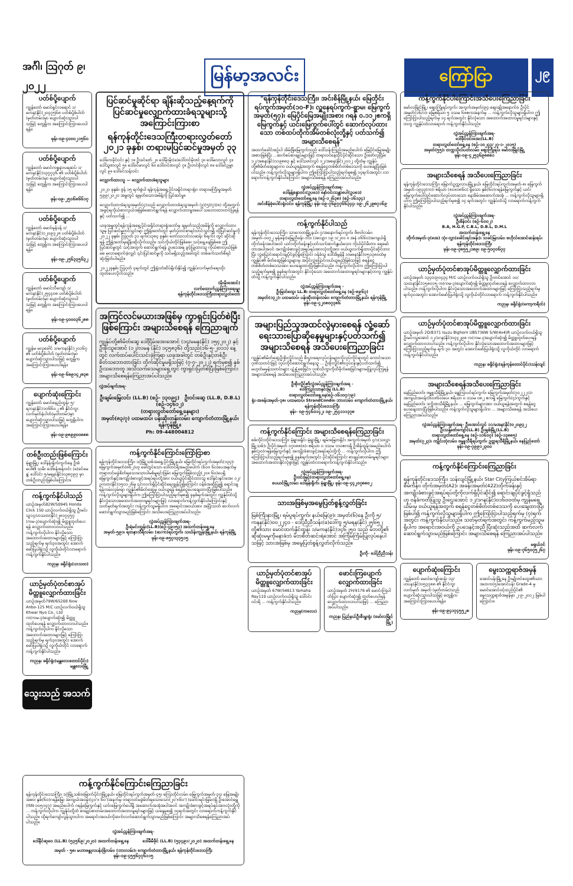အင်္ဂါ၊ ဩဂုတ် ၉၊ ၂၀၂၂
မြန်မာ့အလင်း
ကြော်ငြာ
၂၉
ပတ်စ်ပို့ပျောက်
ကျွန်တော် မောင်ရှင်လရောင် ၁/မကန(နိုင်)၂၀၄၇၅၆၈ ပတ်စ်ပို့စ်ပါတ် (မှတ်တမ်း)မှာ ပျောက်ဆုံးသွားပါသဖြင့် တွေ့ရှိက အကြောင်းကြားပေးပါရန်။
ဖုန်း-၀၉-၄၀၀၀၂၁၅၆၀
ပတ်စ်ပို့ပျောက်
ကျွန်တော် မောင်ကစ္စနားပရဆပ် ၁/မကန(နိုင်)၁၃၇၇၃၆ ၏ ပတ်စ်ပို့စ်ပါတ် (မှတ်တမ်း)မှာ ပျောက်ဆုံးသွားပါသဖြင့် တွေ့ရှိက အကြောင်းကြားပေးပါရန်။
ဖုန်း-၀၉-၂၅၀၆၈၆၆၁၇
ပတ်စ်ပို့ပျောက်
ကျွန်တော် မောင်မုန်ဒန် ၁/မကန(နိုင်)၁၂၀၉၃၂၈ ပတ်စ်ပို့စ်ပါတ် (မှတ်တမ်း)မှာ ပျောက်ဆုံးသွားပါသဖြင့် တွေ့ရှိက အကြောင်းကြားပေးပါရန်။
ဖုန်း-၀၉-၂၅၆၃၃၅၆၃၂
ပတ်စ်ပို့ပျောက်
ကျွန်တော် မောင်ဘီကျော် ၁/မကန(နိုင်)၂၅၄၄၀၈ ပတ်စ်ပို့စ်ပါတ် (မှတ်တမ်း)မှာ ပျောက်ဆုံးသွားပါသဖြင့် တွေ့ရှိက အကြောင်းကြားပေးပါရန်။
ဖုန်း-၀၉-၄၀၀၀၃၆၂၈၈
ပတ်စ်ပို့ပျောက်
ကျွန်မ မလှခေါင် ၁/မကန(နိုင်)၂၀၁၆၇ ၏ ပတ်စ်ပို့စ်ပါတ် (မှတ်တမ်း)မှာ ပျောက်ဆုံးသွားပါသဖြင့် တွေ့ရှိက အကြောင်းကြားပေးပါရန်။
ဖုန်း-၀၉-၆၈၉၁၄၂၈၃၈
ပျောက်ဆုံးကြောင်း
ကျွန်တော် မောင်စနည်ထွန်း ၅/ရဘန(နိုင်)၁၀၆၆၀၂ ၏ နိုင်ငံကူးလက်မှတ်နံပါတ်(မှတ်တမ်း)မှာ ပျောက်ဆုံးသွားပါသဖြင့် တွေ့ရှိပါက အကြောင်းကြားပေးပါရန်။
ဖုန်း-၀၉-၉၈၉၉၀၀၈၈၈
တစ်ဦးတည်းဖြစ်ကြောင်း
မုံရွာမြို့၊ ဒေါ်နန်းရိုက်ကွက်နေ ဦးစံပေါ်၏ သမီး ဒေါ်စန်းစန်းဝင်း (ခ)ခင်မေနွဲ့ ဒေါ်ဝင်း ၅/မရန(နိုင်)၀၃၈၇၉၇ မှာ တစ်ဦးတည်းဖြစ်ပါကြောင်း။
ကန့်ကွက်နိုင်ပါသည်
ယာဉ်အမှတ်82W/50945 Honda Click 150 ယာဉ်လက်ဝယ်ရှိသူ ဦးမင်းသူ၁၄/ဟသတ(နိုင်)၂၈၁၇၄၅၇ (ကမ-၃)ပျောက်ဆုံး၍ မိတ္တူထုတ်ပေးရန် လျှောက်ထားလာပါသည်။ ကန့်ကွက်လိုပါက နိုင်လိုသောအထောက်အထားများဖြင့် ကြော်ငြာသည့်ရက်မှ ရက်၃၀အတွင်း အောက်ဖော်ပြပါရုံးသို့ လူကိုယ်တိုင်လာရောက်ကန့်ကွက်နိုင်ပါသည်။
ကညန၊ ခရိုင်ရုံး(ဟသတ)
ယာဉ်မှတ်ပုံတင်စာအုပ် မိတ္တူလျှောက်ထားခြင်း
ယာဉ်အမှတ်79W/65208 New Anbo-125 M/C ယာဉ်လက်ဝယ်ရှိသူ Khwar Nyo Co., Ltd က(ကမ-၃)ပျောက်ဆုံး၍ မိတ္တူထုတ်ပေးရန် လျှောက်ထားလာပါသည်။ ကန့်ကွက်လိုပါက နိုင်လိုသောအထောက်အထားများဖြင့် ကြော်ငြာသည့်ရက်မှ ရက်၃၀အတွင်း အောက်ဖော်ပြပါရုံးသို့ လူကိုယ်တိုင် လာရောက်ကန့်ကွက်နိုင်ပါသည်။
ကညန၊ ခရိုင်ရုံး(မန္တလေးတောင်ပိုင်း) မန္တလေးမြို့
သွေးသည် အသက်
ပြင်ဆင်မှုဆိုင်ရာ ချိန်းဆိုသည့်နေ့ရက်ကို ပြင်ဆင်မှုလျှောက်ထားခံရသူများသို့ အကြောင်းကြားစာ
ရန်ကုန်တိုင်းဒေသကြီးတရားလွှတ်တော် ၂၀၂၁ ခုနှစ်၊ တရားမပြင်ဆင်မှုအမှတ် ၃၃
ဒေါ်ကေခိုင်ဝင်း နှင့် ၁။ ဦးခင်ဇော် ၂။ ဒေါ်မိုးမိုး(ခ)ဒေါ်တင်မိုးဇင် ၃။ ဒေါ်မလာလွင် ၄။ ဒေါ်သူဇာလွင် ၅။ ဒေါ်ခင်မာလွင် ၆။ ဒေါ်တင်ဇာလွင် ၇။ ဦးတင်စိုးလွင် ၈။ ဒေါ်ခင်ဥမ္မာလွင် ၉။ ဒေါ်ခင်သန်းဝင်း
လျှောက်ထားသူ — လျှောက်ထားခံရသူများ
၂၀၂၁ ခုနှစ်၊ ဇွန် ၁၅ ရက်စွဲပါ ရန်ကုန်အရှေ့ပိုင်းခရိုင်တရားရုံး၊ တရားမကြီးမှုအမှတ် ၅၉၉/၂၀၂၀ အမှုတွင် ချမှတ်သောအမိန့်ကို ပြင်ဆင်မှု။
လျှောက်ထားခံရသူအမှတ်(၄)သည် လျှောက်ထားခံရသူအမှတ် (၃)(၅)(၇)(၈) တို့အတွက် အခွင့်ရကိုယ်စားလှယ်အဖြစ်ဆောင်ရွက်ရန် လျှောက်ထားမှုအပေါ် သဘောထားတင်ပြရန်နှင့် ပတ်သက်၍ ...
ယခုအမှုတွင်ရန်ကုန်အရှေ့ပိုင်းခရိုင်တရားရုံးတော်မှ ချမှတ်သည့်အမိန့်ကို လျှောက်ထားသူမှ ပြင်ဆင်မှုတင်သွင်းရာ ဤရုံးတော်တွင် မှတ်ပုံတင်စာရင်းတင်သွင်း၍ ထိုပြင်ဆင်မှုကို ၂၀၂၂ ခုနှစ်၊ ဩဂုတ် ၃၁ ရက်(၁၃၈၄ ခုနှစ်၊ တော်သလင်းလဆန်း ၆ရက်) တွင် ဆိုင်ဆိုရန် ဤရုံးတော်မှချိန်းဆိုလိုက်သည်။ သင်ကိုယ်တိုင်ဖြစ်စေ၊ သင့်ရှေ့နေဖြစ်စေ ဤပြင်ဆင်မှုတွင် သင့်အတွက် ဆောင်ရွက်ရန် ဥပဒေအရ ခွင့်ပြုထားသူ ကိုယ်စားလှယ်ဖြစ်စေ မလာရောက်ခဲ့လျှင် ၎င်းပြင်ဆင်မှုကို သင်မရှိသည့်အခါတွင် တစ်ဖက်သတ်စီရင်ဆုံးဖြတ်ပါမည်။
၂၀၂၂ခုနှစ်၊ ဩဂုတ် ၄ရက်တွင် ဤရုံးတံဆိပ်ရိုက်နှိပ်၍ ကျွန်ုပ်လက်မှတ်ရေးထိုး ထုတ်ပေးလိုက်သည်။
(မိုးမိုးအောင်)
လက်ထောက်ညွှန်ကြားရေးမှူး
ရန်ကုန်တိုင်းဒေသကြီးတရားလွှတ်တော်
အကြင်လင်မယားအဖြစ်မှ ကွာရှင်းပြတ်စဲပြီးဖြစ်ကြောင်း အများသိစေရန် ကြေညာချက်
ကျွန်ုပ်တို့၏မိတ်ဆွေ ဒေါ်ငြိမ်းအေးအောင် (၁၄/မမန(နိုင်) ၁၅၄၂၀၂) နှင့် ဦးစိုးသူအောင် (၁၂/လမန (နိုင်) ၁၄၅၈၃၆) တို့သည်(၁၆-၅-၂၀၁၁) နေ့တွင် လက်ထပ်ပေါင်းသင်းခဲ့ကြရာ ယခုအခါတွင် တစ်ဦးနှင့်တစ်ဦး စိတ်သဘောထားခြင်း တိုက်ဆိုင်မှုမရှိသဖြင့် (၇-၇-၂၀၂၂) ရက်မှစ၍ နှစ်ဦးသဘောတူ အသိသက်သေများရှေ့တွင် ကွာရှင်းပြတ်စဲပြီးဖြစ်ကြောင်း အများသိစေရန်ကြေညာအပ်ပါသည်။
လွှဲအပ်ချက်အရ-
ဦးချမ်းမြေ့လင်း (LL.B) (စဉ်- ၁၃၀၉၄) ဦးဝင်းဆွေ (LL.B, D.B.L) (စဉ်-၁၄၆၁၂)
(တရားလွှတ်တော်ရှေ့နေများ)
အမှတ်(၈၃/၇) ပထမထပ်၊ ပန်းဆိုးတန်းလမ်း၊ ကျောက်တံတားမြို့နယ်၊ ရန်ကုန်မြို့။
Ph: 09-448004812
ကန့်ကွက်နိုင်ကြောင်းကြော်ငြာစာ
ရန်ကုန်တိုင်းဒေသကြီး၊ ဒဂုံမြို့သစ်အရှေ့ပိုင်းမြို့နယ်၊ မြေတိုင်းရပ်ကွက်အမှတ်(၁၃၄)၊ မြေကွက်အမှတ်(၈၆၂)ဟု ခေါ်တွင်သော ဒေါ်တင်ရီအမည်ပေါက် (၆၀x ၆၀)ပေအနက်မှ တရားဝင်မခွဲစိတ်ရသေးသောပါမစ်မှုရင်းခြမ်း မြေကွက်ဖြစ်သည့်(၂၀x ၆၀)ပေရှိ မြေကွက်နှင့်အကျိုးခံစားခွင့်အရပ်ရပ်တို့အား ဝယ်ယူပိုင်ဆိုင်ထားသူ ဒေါ်နှင်းနှင်းအေး ၁၂/ဥကတ(နိုင်)၁၅၀၁၂၆မှ ၎င်းလက်ရှိပိုင်ဆိုင်ရေးချွန်ပို၍ကြောင်း ဝန်ခံအဆိုပြု၍ ရောင်းချရန်ကမ်းလှမ်းရာ ကျွန်ုပ်၏မိတ်ဆွေမှ ဝယ်ယူရန် စရန်ငွေပေးချေထားပြီးဖြစ်ပါသည်။ ကန့်ကွက်လိုသူများရှိပါက ဤကြော်ငြာပါသည့်ရက်မှစ၍ ခုနစ်ရက်အတွင်း ကျွန်ုပ်ထံသို့ နိုင်လုံသောအထောက်အထားမူရင်းများဖြင့် လာရောက်ကန့်ကွက်နိုင်ပါကြောင်းနှင့် သတ်မှတ်ရက်အတွင်း ကန့်ကွက်သူမရှိပါက အရောင်းအဝယ်အား အပြီးသတ် ဆက်လက်ဆောင်ရွက်သွားမည်ဖြစ်ကြောင်း အသိပေးကြေညာအပ်ပါသည်။
လွှဲအပ်ညွှန်ကြားချက်အရ-
ဦးရဲမင်းထွန်း(LL.B)(စဉ်-၄၉၁၅၃) အထက်တန်းရှေ့နေ
အမှတ်-၅၉၁၊ ရတနာသီရိလမ်း၊ (ဆ/က)ရပ်ကွက်၊ သင်္ဃန်းကျွန်းမြို့နယ်၊ ရန်ကုန်မြို့
ဖုန်း-၀၉-၈၅၇၁၃၃၅၁၅
"ရန်ကုန်တိုင်းဒေသကြီး၊ အင်းစိန်မြို့နယ်၊ မြေတိုင်းရပ်ကွက်အမှတ်(၁၀-F)၊ လှူနေရပ်ကွက်-ရွာမ၊ မြေကွက်အမှတ်(၅၇)၊ မြေပိုင်မြေအမျိုးအစား ဂရန် ၀.၁၁၂ဧကရှိ မြေကွက်နှင့် ယင်းမြေကွက်ပေါ်တွင် ဆောက်လုပ်ထားသော တစ်ထပ်တိုက်အိမ်တစ်လုံးတို့နှင့် ပတ်သက်၍ အများသိစေရန်"
အထက်ခေါင်းစဉ်ပါ အိမ်ခြံမြေကွက်သည် ဒေါ်သန်းကြည်အမည်ပေါက် မြေပိုင်မြေအမျိုးအစားဖြစ်ပြီး ...ဆက်စပ်စာချုပ်များဖြင့် တရားဝင်နေထိုင်ပိုင်ဆိုင်သော ဦးဇော်လှငြိမ်း ၁၂/အစန(နိုင်)၁၁၉၈၈၃ နှင့် ဒေါ်သဇင်လွင် ၁၂/အစန(နိုင်)၂၀၁၂ တို့ထံမှ ကျွန်ုပ်တို့၏မိတ်ဆွေများက ဝယ်ယူရန်အတွက် စရန်ငွေတစ်စိတ်တစ်ဒေသကို ပေးချေပြီးဖြစ်ပါသည်။ ကန့်ကွက်လိုသူများရှိပါက ဤကြော်ငြာပါသည့်ရက်မှစ၍ ၁၄ရက်အတွင်း လာရောက်ကန့်ကွက်နိုင်ပါကြောင်း အများသိစေရန် ကြေညာအပ်ပါသည်။
လွှဲအပ်ညွှန်ကြားချက်အရ-
ဒေါ်နန့်စန္ဒာဝင်း(ဥပဒေ) နော်ဝင်းသန္တာပေါ(ဥပဒေ)
တရားလွှတ်တော်ရှေ့နေ (စဉ်-၁၂၆၃၈) (စဉ်-၁၆၁၃၄)
အင်းစိန်ခုံပေါင်းရုံးဝင်း၊ ရန်ကုန်မြို့၊ ဖုန်း-၀၉-၇၆၉၇၇၆၆၃၄၄၊ ၀၉-၂၆၂၉၈၇၁၆၉
ကန့်ကွက်နိုင်ပါသည်
ရန်ကုန်တိုင်းဒေသကြီး၊ သာကေတမြို့နယ်၊ ၇/အနောက်ရပ်ကွက်၊ ဇီဇဝါလမ်း၊ အမှတ်-၁၀၇၂ မှန်ခန်း(မြေညီခန်း-ဘီ)၊ (အလျား ၁၉ ၁/၂x၀ x အနံ ၀၆၆၀)အကျယ်ရှိ တိုက်ခန်းအပါအဝင် ယင်းတိုက်ခန်းနှင့်ပတ်သက်ဆက်နွှယ်သော ကိုယ်ပိုင်မီတာ၊ ရေမော်တာအပါအဝင် အကျိုးခံစားခွင့်အရပ်ရပ်အားလုံးတို့အား ဝယ်ယူလက်ရှိထားပိုင်ဆိုင်ထားပြီး လွှဲပြောင်းရောင်းချပိုင်ခွင့်ရှိကြောင်း ဝန်ခံသူ ဒေါ်အိမွန်နီ ၁/မဗန(နိုင်)၀၅၁၃၈၀ထံမှ ကျွန်ုပ်၏ မိတ်ဆွေဖြစ်သူများမှ အပိုင်လွှဲပြောင်းဝယ်ယူမည်ဖြစ်သဖြင့် စရန်ငွေတစ်စိတ်တစ်ဒေသအား ပေးချေထားပြီးဖြစ်ပါသည်။ ကန့်ကွက်လိုပါက ဤကြော်ငြာပါသည့်ရက်မှစ၍ ခုနစ်ရက်အတွင်း နိုင်လုံသော အထောက်အထားမူရင်းများနှင့်တကွ ကျွန်ုပ်ထံသို့ ကန့်ကွက်နိုင်ပါသည်။
လွှဲအပ်ညွှန်ကြားချက်အရ -
ဦးမြတ်ထွေး LL.B၊ တရားလွှတ်တော်ရှေ့နေ (စဉ်-၈၉၆၃)
အမှတ်(၁၃၂)၊ ပထမထပ်၊ ပန်းဆိုးတန်းလမ်း၊ ကျောက်တံတားမြို့နယ်၊ ရန်ကုန်မြို့
ဖုန်း-၀၉-၄၂၀၈၀၇၃၈၆
အများပြည်သူအထင်လွဲမှားစေရန် လှုံ့ဆော်ရေးသားပြောဆိုနေမှုများနှင့်ပတ်သက်၍ အများသိစေရန် အသိပေးကြေညာခြင်း
ကျွန်ုပ်၏မိတ်ဆွေဦးစိုးလှိုင်သည် စီးပွားရေးလုပ်ငန်းများကိုလုပ်ကိုင်ရာတွင် ကောင်းသောဂုဏ်သတင်းဖြင့် လုပ်ကိုင်ဆောင်ရွက်နေသူ ... ဦးစိုးလှိုင်၏လုပ်ငန်းနှင့်ပတ်သက်၍ မဟုတ်မမှန်သတင်းများ ပျံ့နှံ့စေခြင်း၊ ဂုဏ်သိက္ခာကိုထိခိုက်စေခြင်းများမပြုလုပ်ကြရန် အများသိစေရန် အသိပေးကြေညာအပ်ပါသည်။
ဦးစိုးလှိုင်၏လွှဲအပ်ညွှန်ကြားချက်အရ -
ဒေါ်ကြည်သာနှင်းမြ (LL.B)
တရားလွှတ်တော်ရှေ့နေ(စဉ်-၁၆၁၀၇/၁၉)
ရုံး-အခန်းအမှတ်-၃၈၊ ပထမထပ်၊ StrandCondo၊ ဘားလမ်း၊ ကျောက်တံတားမြို့နယ်၊ ရန်ကုန်တိုင်းဒေသကြီး
ဖုန်း- ၀၉-၅၄၆၀၁၄၂၊ ၀၉-၂၅၄၁၁၁၃၇၈
ကန့်ကွက်နိုင်ကြောင်း အများသိစေရန်ကြေညာခြင်း
စစ်ကိုင်းတိုင်းဒေသကြီး၊ မုံရွာခရိုင်၊ မုံရွာမြို့၊ ချမ်းမြေတရိုင်၊ အကွက်အမှတ် ၄/၁(သလွှာမြို့သစ်)၊ ဦးပိုင်အမှတ် ၁၇၀၈၈(၈)၊ ဧရိယာ ၀ ဒသမ ၁၁၀ဧကရှိ ဦးစိန်ထွန်းအမည်ပေါက် နှစ်(၃၀)ဂရန်မြေကွက်နှင့် အကျိုးခံစားခွင့်အရပ်ရပ်တို့ကို ... ကန့်ကွက်လိုပါက ဤကြော်ငြာပါသည့်ရက်မှစ၍ ခုနစ်ရက်အတွင်း ပိုင်ဆိုင်ကြောင်း စာချုပ်စာတမ်းမူရင်းများ အထောက်အထားနိုင်လုံစွာဖြင့် ကျွန်ုပ်ထံလာရောက်ကန့်ကွက်နိုင်ပါသည်။
လွှဲအပ်ညွှန်ကြားချက်အရ-
ဦးဝင်းမြင့်(တရားလွှတ်တော်ရှေ့နေ)
ဗပယင်မြို့လမ်း၊ ဒေါ်နန်းရိုက်၊ မုံရွာမြို့၊ ဖုန်း-၀၉-၄၄၂၀၇၈၈၀၂
သားအဖြစ်မှအမွေပြတ်စွန့်လွှတ်ခြင်း
မြစ်ကြီးနားမြို့၊ ရမ်ပူရပ်ကွက်၊ နယ်မြေ(၉)၊ အမှတ်(၆)နေ ဦးကို ၅/ကနန(နိုင်)၀၀၂၂၄၀ - ဒေါ်ညီညီသန်း(ခ)ဒေါ်ကူ ၅/မရန(နိုင်)၂၅၆၅၂ တို့၏သား မောင်ထက်နိုင်ထွန်း ၁/မကန(နိုင်)၁၄၆၂၅၀ သည် မိဘတို့၏ ဆိုဆုံးမမှုကိုမနာခံဘဲ မိဘစိတ်ဆင်းရဲအောင် အကြိမ်ကြိမ်ပြုလုပ်နေပါသဖြင့် သားအဖြစ်မှ အမွေပြတ်စွန့်လွှတ်လိုက်သည်။
ဦးကို- ဒေါ်ညီညီသန်း
ယာဉ်မှတ်ပုံတင်စာအုပ် မိတ္တူလျှောက်ထားခြင်း
ယာဉ်အမှတ် 67W/54613 Yamaha Ray110 ယာဉ်လက်ဝယ်ရှိသူ ဒေါ်ဝင်းဝင်းရီ ... ကန့်ကွက်နိုင်ပါသည်။
ကညန(ကလေး)
ဖောင်းကြပျောက်လျှောက်ထားခြင်း
ယာဉ်အမှတ် 2H/9176 ၏ ဖောင်းကြဲပါတ်ပြား ပျောက်ဆုံး၍ ထုတ်ပေးပါရန် လျှောက်ထားလာပါသဖြင့် ... ကြေညာအပ်ပါသည်။
ကညန၊ ပြည်နယ်ဦးစီးမှူးရုံး (မော်လမြိုင်မြို့)
ကန့်ကွက်နိုင်ပါကြောင်းအသိပေးကြေညာခြင်း
မော်လမြိုင်မြို့၊ ဈေးကြိုရပ်ကွက်၊ အကွက်အမှတ်(၉၄-ဈေးချိုအနောက်)၊ ဦးပိုင်အမှတ်(၁၆/၁)၊ မြေဧရိယာ ၅ ဒသမ ၆၈ဧကအနက်မှ ... ကန့်ကွက်လိုသူများရှိပါက ဤကြော်ငြာပါသည့်ရက်မှ ၁၄ ရက်အတွင်း နိုင်လုံသော အထောက်အထား(မူရင်း)များနှင့်တကွ ကျွန်ုပ်ထံလာရောက် ကန့်ကွက်နိုင်ပါသည်။
လွှဲအပ်ညွှန်ကြားချက်အရ-
ဒေါ်ခိုင်ဝင်းအေး(LL.B)
တရားလွှတ်တော်ရှေ့နေ (စဉ်-၁၀၂၄၃/၂၇-၁-၂၀၁၅)
အမှတ်(၅၅)၊ တက္ကသိုလ်ပတ်လမ်း၊ ဈေးကြိုရပ်၊ မော်လမြိုင်မြို့
ဖုန်း-၀၉-၄၂၅၃၆၉၈၈၈၁
အများသိစေရန် အသိပေးကြေညာခြင်း
ရန်ကုန်တိုင်းဒေသကြီး၊ မြောက်ဥက္ကလာပမြို့နယ်၊ မြေတိုင်းရပ်ကွက်အမှတ်-၈၊ မြေကွက်အမှတ်-၁၉၃၃(က)၊ ဧရိယာ (၈၀x၀၈၆၀) ရှိသော နှစ်(၆၀)ဂရန်မြေကွက်နှင့် ယင်းမြေကွက်ပေါ်တွင်ဆောက်လုပ်ထားသော နေအိမ်အဆောက်အအုံ ... ကန့်ကွက်လိုသူများရှိပါက ဤကြော်ငြာပါသည့်ရက်မှစ၍ ၁၄ ရက်အတွင်း ကျွန်ုပ်ထံသို့ လာရောက်ကန့်ကွက်နိုင်ပါသည်။
လွှဲအပ်ညွှန်ကြားချက်အရ-
ဦးစိန်ဝင်း (စဉ်-၆၀၀၂)
B.A, H.G.P, C.B.L, D.B.L, D.M.L
အထက်တန်းရှေ့နေ
တိုက်အမှတ်-၃(အေ) သုံး-လွှာ(ခေါင်းရင်းခန်း)၊ သခင်မြလမ်း၊ ဗဟိုလ်အောင်ဆန်းရပ်၊ ရန်ကုန်တိုင်းဒေသကြီး
ဖုန်း-၀၉-၇၈၅၅၂၁၈၉၊ ၀၉-၅၀၇၀၆၇၇
ယာဉ်မှတ်ပုံတင်စာအုပ်မိတ္တူလျှောက်ထားခြင်း
ယာဉ်အမှတ် ၁၃၄၀/၉၀၄၃၄ M/C ယာဉ်လက်ဝယ်ရှိသူ ဦးတင်အောင် ၁၀/သထန(နိုင်)၁၅၈၀၁၅ က(ကမ-၃)ပျောက်ဆုံး၍ မိတ္တူထုတ်ပေးရန် လျှောက်ထားလာပါသည်။ ကန့်ကွက်လိုပါက နိုင်လုံသောအထောက်အထားများဖြင့် ကြော်ငြာသည့်ရက်မှ ရက်၃၀အတွင်း အောက်ဖော်ပြပါရုံးသို့ လူကိုယ်တိုင်လာရောက် ကန့်ကွက်နိုင်ပါသည်။
ကညန၊ ခရိုင်ရုံး(ကော့ကရိတ်)
ယာဉ်မှတ်ပုံတင်စာအုပ်မိတ္တူလျှောက်ထားခြင်း
ယာဉ်အမှတ် 2D/8371 Isuzu Bighorn UBS736W S/W(4x4)R ယာဉ်လက်ဝယ်ရှိသူ ဦးမင်းသူအောင် ၁၂/ဒဂန(နိုင်)၀၄၄၂၉၈ က(ကမ-၃)ပျောက်ဆုံး၍ မိတ္တူထုတ်ပေးရန်လျှောက်ထားလာပါသည်။ ကန့်ကွက်လိုပါက နိုင်လုံသောအထောက်အထားများဖြင့် ကြော်ငြာသည့်ရက်မှ ရက် ၃၀ အတွင်း အောက်ဖော်ပြပါရုံးသို့ လူကိုယ်တိုင် လာရောက်ကန့်ကွက်နိုင်ပါသည်။
ကညန၊ ခရိုင်ရုံး(ရန်ကုန်တောင်ပိုင်း)သန်လျင်
အများသိစေရန်အသိပေးကြေညာခြင်း
နေပြည်တော်၊ ဇမ္ဗူသီရိမြို့နယ်၊ ရွှေကြာပင်ရပ်ကွက်၊ မြေကွက်အမှတ်(၇၀၂၂၂၁)၊ အကျယ်အဝန်း(၆၀x၆၀)ပေ၊ ဧရိယာ ၀ ဒသမ ၀၈၂ ဧကရှိ မြေကွက်(၄)ကွက်နှင့် နေပြည်တော်၊ ဒက္ခိဏသီရိမြို့နယ်၊ ... မြေကွက်များအား ဝယ်ယူရန်အတွက် စရန်ငွေပေးချေထားပြီးဖြစ်ပါသည်။ ကန့်ကွက်လိုသူများရှိပါက ... အများသိစေရန် အသိပေးကြေညာအပ်ပါသည်။
လွှဲအပ်ညွှန်ကြားချက်အရ- ဦးအောင်လွင် ၁၁/မအန(နိုင်)၀၂၀၉၃၂
ဦးသန့်ဇော်ကျော်(LL.B) ဦးချစ်မြို့(LL.B)
တရားလွှတ်တော်ရှေ့နေ (စဉ်-၁၁၆၀၇) (စဉ်-၁၃၈၈၅)
အမှတ်(၇၂၃)၊ ကျိုင်းတုံလမ်း၊ ဇမ္ဗူသီရိရပ်ကွက်၊ ဥတ္တရသီရိမြို့နယ်၊ နေပြည်တော်
ဖုန်း-၀၉-၇၉၉၁၂၃၀၀
ကန့်ကွက်နိုင်ကြောင်းကြေညာခြင်း
ရန်ကုန်တိုင်းဒေသကြီး၊ သန်လျင်မြို့နယ်၊ Star Cityကြယ်စင်အိမ်ရာစီမံကိန်း၊ တိုက်အမှတ်(A2)၊ အခန်းအမှတ်(422)တိုက်ခန်းနှင့်အကျိုးခံစားခွင့်အရပ်ရပ်တို့ကိုလက်ရှိပိုင်ဆိုင်၍ ရောင်းချပိုင်ခွင့်ရှိသည်ဟု ဝန်ခံကတိပြုသူ ဦးဌေးအောင် ၁၂/ဒဂန(နိုင်)၀၁၆၀၀ထံမှ ကျွန်မရှေ့ယိမ်းမှ ဝယ်ယူရန်အတွက် စရန်ငွေတစ်စိတ်တစ်ဒေသကို ပေးချေထားပြီးဖြစ်ပါ၍ ကန့်ကွက်လိုသူများရှိပါက ဤကြော်ငြာပါသည့်ရက်မှ (၇)ရက်အတွင်း ကန့်ကွက်နိုင်ပါသည်။ သတ်မှတ်ရက်အတွင်း ကန့်ကွက်မည့်သူမရှိပါက အရောင်းအဝယ်ကို ဥပဒေနှင့်အညီ ပြီးဆုံးသည်အထိ ဆက်လက်ဆောင်ရွက်သွားမည်ဖြစ်ကြောင်း အများသိစေရန် ကြေညာအပ်ပါသည်။
မရှယ်ဒင်
ဖုန်း-၀၉-၇၆၅၀၇၅၂၆၇
ပျောက်ဆုံးကြောင်း
ကျွန်တော် မောင်ကျော်ဆန်း ၁၃/ဟပန(နိုင်)၀၅၃၃၈၈ ၏ နိုင်ငံကူးလက်မှတ် အမှတ် (မှတ်တမ်း)သည် ပျောက်ဆုံးသွားပါသဖြင့် တွေ့ရှိက အကြောင်းကြားပေးပါရန်။
ဖုန်း-၀၉-၉၄၁၇၄၅၅၂၈
မွေးသက္ကရာဇ်အမှန်
အောင်ပန်းမြို့နေ ဦးမျိုးဇင်ထွေး၏သား အထက(၅)အောင်ပန်း Grade-4 မှ မောင်အောင်ဝင့်ထည်ပိုင်၏ မွေးသက္ကရာဇ်အမှန်မှာ ၂-၉-၂၀၁၂ ဖြစ်ပါကြောင်း။
ကန့်ကွက်နိုင်ကြောင်းကြေညာခြင်း
ရန်ကုန်တိုင်းဒေသကြီး၊ ဒဂုံမြို့သစ်(မြောက်ပိုင်း)မြို့နယ်၊ မြေတိုင်းရပ်ကွက်အမှတ်-၄၅၊ ကြေးတိုင်လမ်း၊ မြေကွက်အမှတ်-၃၄၊ မြေအမျိုးအစား နှစ်(၆၀)ဂရန်မြေ၊ အကျယ်အဝန်း(၄၀'x ၆၀')အနက်မှ တရားဝင်မခွဲမိတ်ရသေးသော(၂၀'x၆၀') (ခေါင်းရင်းခြမ်း)ရှိ ဦးအောင်ရွှေ (ISN-၁၀၅၁၄၇) အမည်ပေါက် ဂရန်မြေကွက်နှင့် ယင်းမြေကွက်ပေါ်ရှိ အဆောက်အအုံအပါအဝင် အကျိုးခံစားခွင့်အရပ်ရပ်အားလုံးတို့ကို ... ကန့်ကွက်လိုပါက ကျွန်ုပ်တို့ထံ စာချုပ်စာတမ်းအထောက်အထားမူရင်းများဖြင့် ယနေ့မှစ၍ ၁၄ရက်အတွင်း လာရောက်ကန့်ကွက်နိုင်ပါသည်။ ထိုရက်ကျော်လွန်သွားပါက အရောင်းအဝယ်ကိုဆက်လက်ဆောင်ရွက်သွားမည်ဖြစ်ကြောင်း အများသိစေရန်ကြေညာအပ်ပါသည်။
လွှဲအပ်ညွှန်ကြားချက်အရ-
ဒေါ်နိုင်ဆုဝေ (LL.B) (၅၃၅၆၉/၂၀၂၀) အထက်တန်းရှေ့နေ ဒေါ်မီမီခိုင် (LL.B) (၅၃၄၉၁/၂၀၂၀) အထက်တန်းရှေ့နေ
အမှတ် - ၅၈၊ မဟာဗန္ဓုလပန်းခြံလမ်း၊ (ဘားလမ်း)၊ ကျောက်တံတားမြို့နယ်၊ ရန်ကုန်တိုင်းဒေသကြီး
ဖုန်း-၀၉-၄၅၅၆၇၇၆၁၁၅